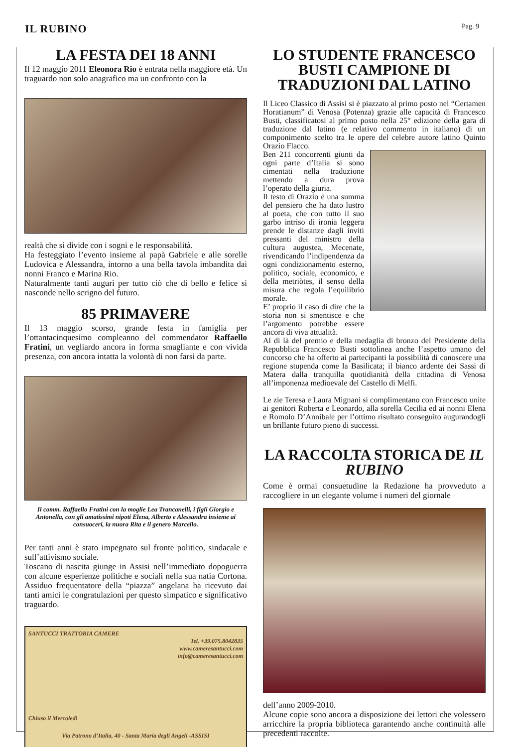IL RUBINO
Pag. 9
LA FESTA DEI 18 ANNI
Il 12 maggio 2011 Eleonora Rio è entrata nella maggiore età. Un traguardo non solo anagrafico ma un confronto con la
realtà che si divide con i sogni e le responsabilità.
Ha festeggiato l’evento insieme al papà Gabriele e alle sorelle Ludovica e Alessandra, intorno a una bella tavola imbandita dai nonni Franco e Marina Rio.
Naturalmente tanti auguri per tutto ciò che di bello e felice si nasconde nello scrigno del futuro.
85 PRIMAVERE
Il 13 maggio scorso, grande festa in famiglia per l’ottantacinquesimo compleanno del commendator Raffaello Fratini, un vegliardo ancora in forma smagliante e con vivida presenza, con ancora intatta la volontà di non farsi da parte.
Il comm. Raffaello Fratini con la moglie Lea Trancanelli, i figli Giorgio e Antonella, con gli amatissimi nipoti Elena, Alberto e Alessandra insieme ai consuoceri, la nuora Rita e il genero Marcello.
Per tanti anni è stato impegnato sul fronte politico, sindacale e sull’attivismo sociale.
Toscano di nascita giunge in Assisi nell’immediato dopoguerra con alcune esperienze politiche e sociali nella sua natia Cortona. Assiduo frequentatore della “piazza” angelana ha ricevuto dai tanti amici le congratulazioni per questo simpatico e significativo traguardo.
SANTUCCI TRATTORIA CAMERE
Tel. +39.075.8042835
www.cameresantucci.com
info@cameresantucci.com
Chiuso il Mercoledì
Via Patrono d’Italia, 40 - Santa Maria degli Angeli -ASSISI
LO STUDENTE FRANCESCO BUSTI CAMPIONE DI TRADUZIONI DAL LATINO
Il Liceo Classico di Assisi si è piazzato al primo posto nel “Certamen Horatianum” di Venosa (Potenza) grazie alle capacità di Francesco Busti, classificatosi al primo posto nella 25° edizione della gara di traduzione dal latino (e relativo commento in italiano) di un componimento scelto tra le opere del celebre autore latino Quinto Orazio Flacco.
Ben 211 concorrenti giunti da ogni parte d’Italia si sono cimentati nella traduzione mettendo a dura prova l’operato della giuria.
Il testo di Orazio è una summa del pensiero che ha dato lustro al poeta, che con tutto il suo garbo intriso di ironia leggera prende le distanze dagli inviti pressanti del ministro della cultura augustea, Mecenate, rivendicando l’indipendenza da ogni condizionamento esterno, politico, sociale, economico, e della metriòtes, il senso della misura che regola l’equilibrio morale.
E’ proprio il caso di dire che la storia non si smentisce e che l’argomento potrebbe essere ancora di viva attualità.
Al di là del premio e della medaglia di bronzo del Presidente della Repubblica Francesco Busti sottolinea anche l’aspetto umano del concorso che ha offerto ai partecipanti la possibilità di conoscere una regione stupenda come la Basilicata; il bianco ardente dei Sassi di Matera dalla tranquilla quotidianità della cittadina di Venosa all’imponenza medioevale del Castello di Melfi.
Le zie Teresa e Laura Mignani si complimentano con Francesco unite ai genitori Roberta e Leonardo, alla sorella Cecilia ed ai nonni Elena e Romolo D’Annibale per l’ottimo risultato conseguito augurandogli un brillante futuro pieno di successi.
LA RACCOLTA STORICA DE IL RUBINO
Come è ormai consuetudine la Redazione ha provveduto a raccogliere in un elegante volume i numeri del giornale
dell’anno 2009-2010.
Alcune copie sono ancora a disposizione dei lettori che volessero arricchire la propria biblioteca garantendo anche continuità alle precedenti raccolte.